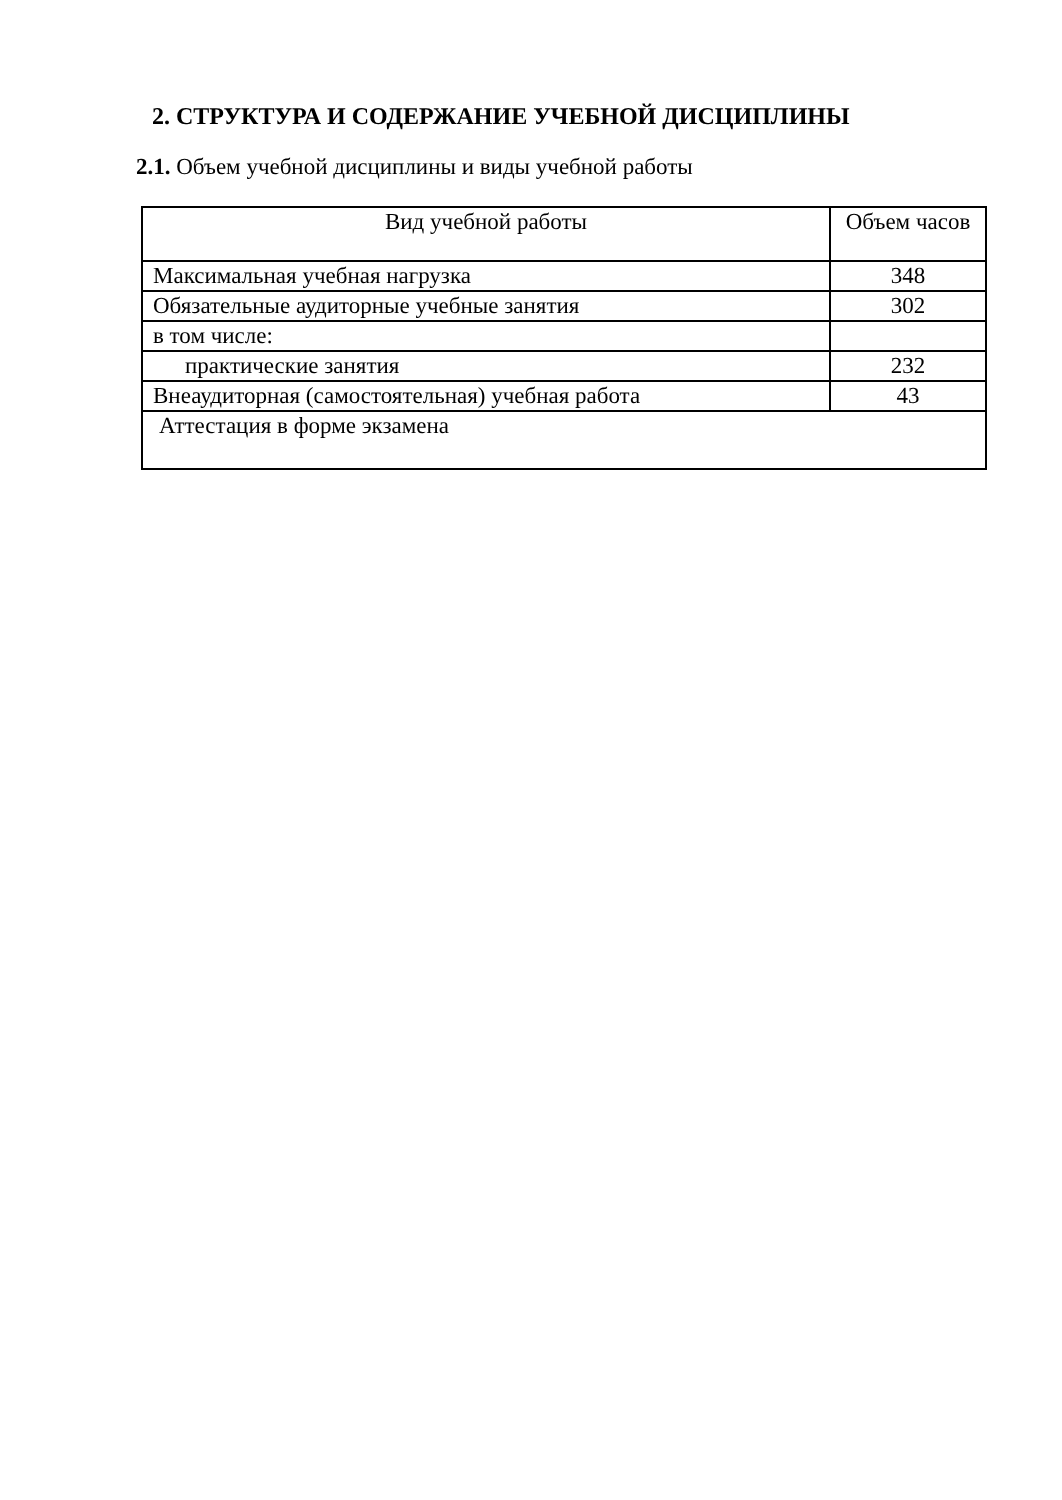2. СТРУКТУРА И СОДЕРЖАНИЕ УЧЕБНОЙ ДИСЦИПЛИНЫ
2.1. Объем учебной дисциплины и виды учебной работы
| Вид учебной работы | Объем часов |
| --- | --- |
| Максимальная учебная нагрузка | 348 |
| Обязательные аудиторные учебные занятия | 302 |
| в том числе: | |
| практические занятия | 232 |
| Внеаудиторная (самостоятельная) учебная работа | 43 |
| Аттестация в форме экзамена | |